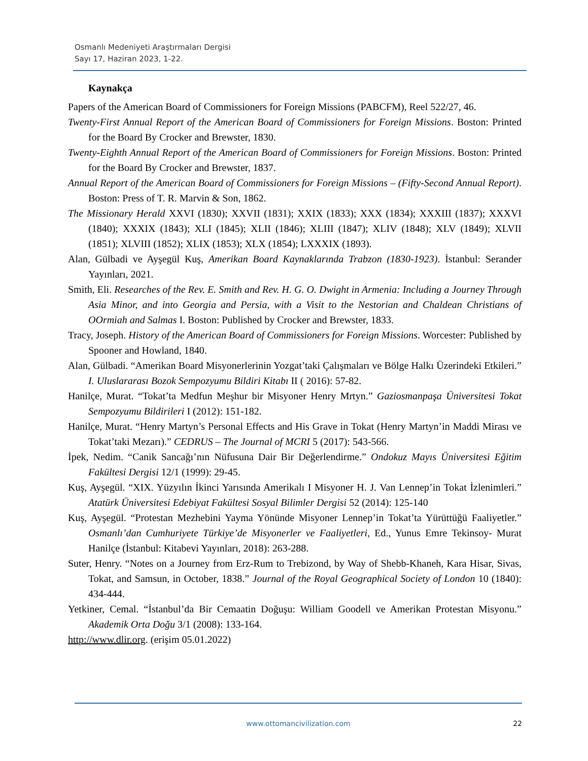Osmanlı Medeniyeti Araştırmaları Dergisi
Sayı 17, Haziran 2023, 1-22.
Kaynakça
Papers of the American Board of Commissioners for Foreign Missions (PABCFM), Reel 522/27, 46.
Twenty-First Annual Report of the American Board of Commissioners for Foreign Missions. Boston: Printed for the Board By Crocker and Brewster, 1830.
Twenty-Eighth Annual Report of the American Board of Commissioners for Foreign Missions. Boston: Printed for the Board By Crocker and Brewster, 1837.
Annual Report of the American Board of Commissioners for Foreign Missions – (Fifty-Second Annual Report). Boston: Press of T. R. Marvin & Son, 1862.
The Missionary Herald XXVI (1830); XXVII (1831); XXIX (1833); XXX (1834); XXXIII (1837); XXXVI (1840); XXXIX (1843); XLI (1845); XLII (1846); XLIII (1847); XLIV (1848); XLV (1849); XLVII (1851); XLVIII (1852); XLIX (1853); XLX (1854); LXXXIX (1893).
Alan, Gülbadi ve Ayşegül Kuş, Amerikan Board Kaynaklarında Trabzon (1830-1923). İstanbul: Serander Yayınları, 2021.
Smith, Eli. Researches of the Rev. E. Smith and Rev. H. G. O. Dwight in Armenia: Including a Journey Through Asia Minor, and into Georgia and Persia, with a Visit to the Nestorian and Chaldean Christians of OOrmiah and Salmas I. Boston: Published by Crocker and Brewster, 1833.
Tracy, Joseph. History of the American Board of Commissioners for Foreign Missions. Worcester: Published by Spooner and Howland, 1840.
Alan, Gülbadi. “Amerikan Board Misyonerlerinin Yozgat’taki Çalışmaları ve Bölge Halkı Üzerindeki Etkileri.” I. Uluslararası Bozok Sempozyumu Bildiri Kitabı II ( 2016): 57-82.
Hanilçe, Murat. “Tokat’ta Medfun Meşhur bir Misyoner Henry Mrtyn.” Gaziosmanpaşa Üniversitesi Tokat Sempozyumu Bildirileri I (2012): 151-182.
Hanilçe, Murat. “Henry Martyn’s Personal Effects and His Grave in Tokat (Henry Martyn’in Maddi Mirası ve Tokat’taki Mezarı).” CEDRUS – The Journal of MCRI 5 (2017): 543-566.
İpek, Nedim. “Canik Sancağı’nın Nüfusuna Dair Bir Değerlendirme.” Ondokuz Mayıs Üniversitesi Eğitim Fakültesi Dergisi 12/1 (1999): 29-45.
Kuş, Ayşegül. “XIX. Yüzyılın İkinci Yarısında Amerikalı I Misyoner H. J. Van Lennep’in Tokat İzlenimleri.” Atatürk Üniversitesi Edebiyat Fakültesi Sosyal Bilimler Dergisi 52 (2014): 125-140
Kuş, Ayşegül. “Protestan Mezhebini Yayma Yönünde Misyoner Lennep’in Tokat’ta Yürüttüğü Faaliyetler.” Osmanlı’dan Cumhuriyete Türkiye’de Misyonerler ve Faaliyetleri, Ed., Yunus Emre Tekinsoy- Murat Hanilçe (İstanbul: Kitabevi Yayınları, 2018): 263-288.
Suter, Henry. “Notes on a Journey from Erz-Rum to Trebizond, by Way of Shebb-Khaneh, Kara Hisar, Sivas, Tokat, and Samsun, in October, 1838.” Journal of the Royal Geographical Society of London 10 (1840): 434-444.
Yetkiner, Cemal. “İstanbul’da Bir Cemaatin Doğuşu: William Goodell ve Amerikan Protestan Misyonu.” Akademik Orta Doğu 3/1 (2008): 133-164.
http://www.dlir.org. (erişim 05.01.2022)
www.ottomancivilization.com
22